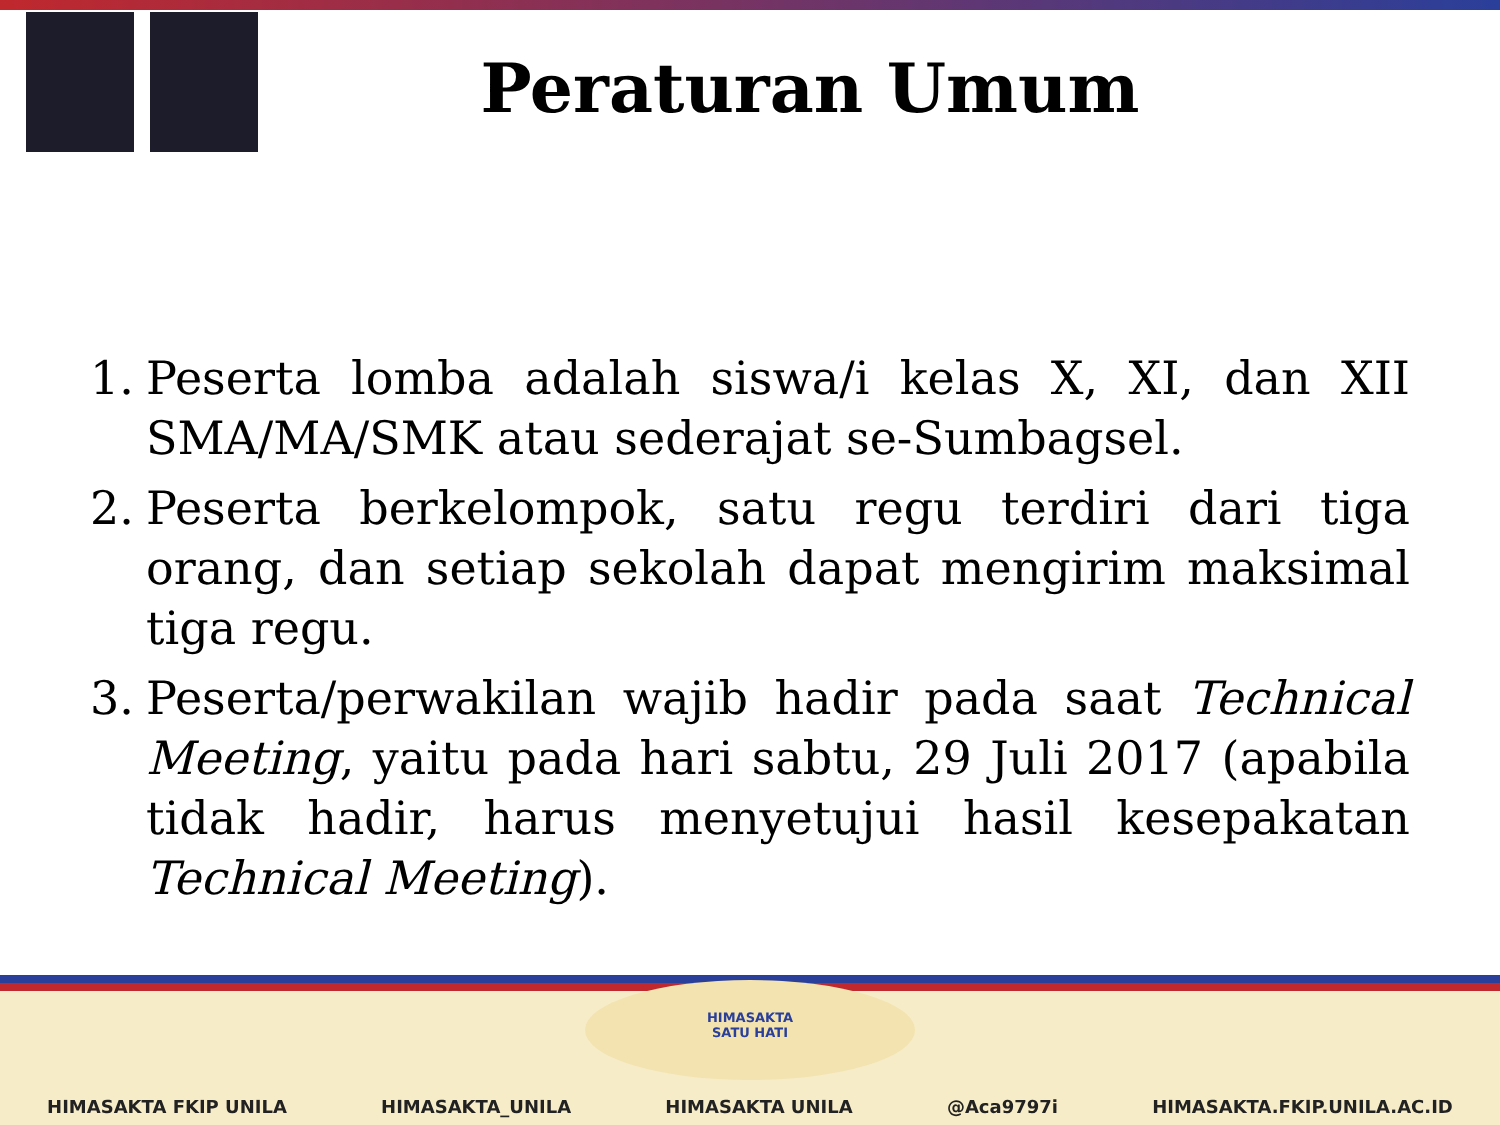Peraturan Umum
1. Peserta lomba adalah siswa/i kelas X, XI, dan XII SMA/MA/SMK atau sederajat se-Sumbagsel.
2. Peserta berkelompok, satu regu terdiri dari tiga orang, dan setiap sekolah dapat mengirim maksimal tiga regu.
3. Peserta/perwakilan wajib hadir pada saat Technical Meeting, yaitu pada hari sabtu, 29 Juli 2017 (apabila tidak hadir, harus menyetujui hasil kesepakatan Technical Meeting).
HIMASAKTA
SATU HATI
HIMASAKTA FKIP UNILA HIMASAKTA_UNILA HIMASAKTA UNILA @Aca9797i HIMASAKTA.FKIP.UNILA.AC.ID